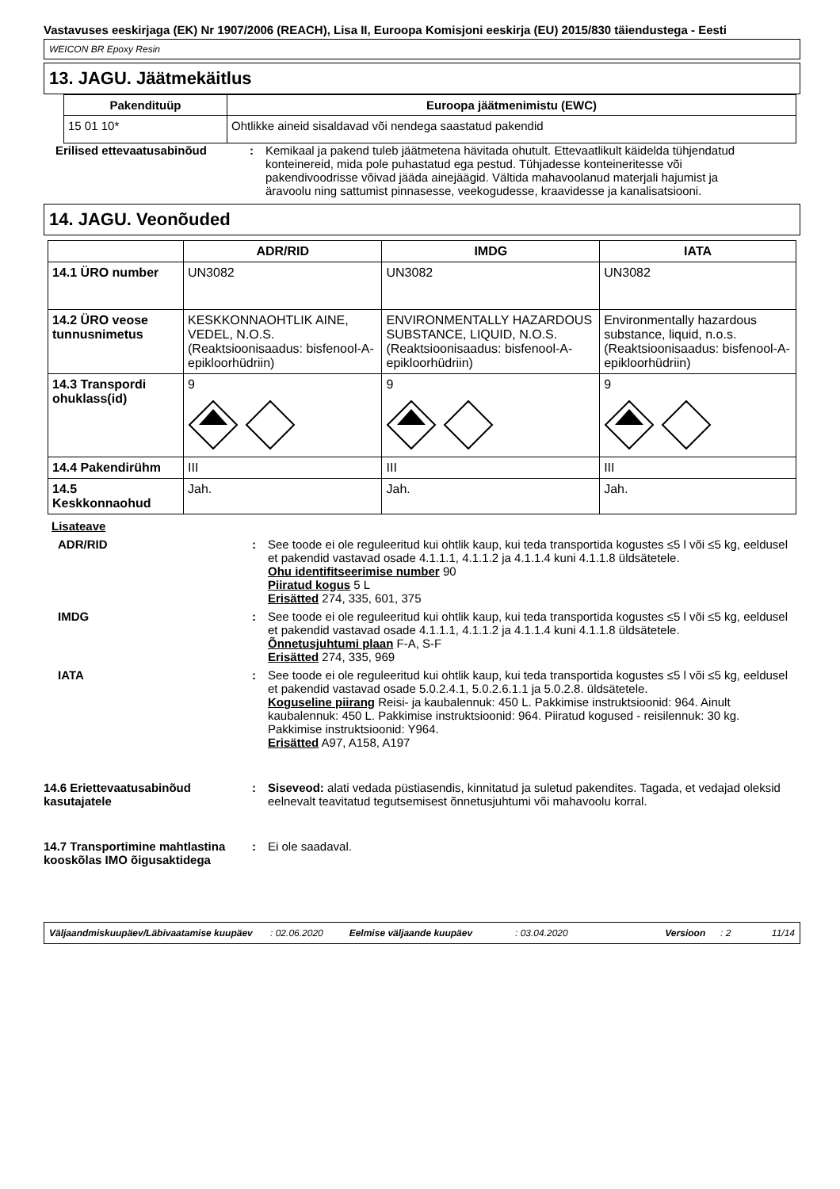Vastavuses eeskirjaga (EK) Nr 1907/2006 (REACH), Lisa II, Euroopa Komisjoni eeskirja (EU) 2015/830 täiendustega - Eesti
WEICON BR Epoxy Resin
13. JAGU. Jäätmekäitlus
| Pakendituüp | Euroopa jäätmenimistu (EWC) |
| --- | --- |
| 15 01 10* | Ohtlikke aineid sisaldavad või nendega saastatud pakendid |
Erilised ettevaatusabinõud : Kemikaal ja pakend tuleb jäätmetena hävitada ohutult. Ettevaatlikult käidelda tühjendatud konteinereid, mida pole puhastatud ega pestud. Tühjadesse konteineritesse või pakendivoodrisse võivad jääda ainejäägid. Vältida mahavoolanud materjali hajumist ja äravoolu ning sattumist pinnasesse, veekogudesse, kraavidesse ja kanalisatsiooni.
14. JAGU. Veonõuded
| | ADR/RID | IMDG | IATA |
| --- | --- | --- | --- |
| 14.1 ÜRO number | UN3082 | UN3082 | UN3082 |
| 14.2 ÜRO veose tunnusnimetus | KESKKONNAOHTLIK AINE, VEDEL, N.O.S. (Reaktsioonisaadus: bisfenool-A-epikloorhüdriin) | ENVIRONMENTALLY HAZARDOUS SUBSTANCE, LIQUID, N.O.S. (Reaktsioonisaadus: bisfenool-A-epikloorhüdriin) | Environmentally hazardous substance, liquid, n.o.s. (Reaktsioonisaadus: bisfenool-A-epikloorhüdriin) |
| 14.3 Transpordi ohuklass(id) | 9 | 9 | 9 |
| 14.4 Pakendirühm | III | III | III |
| 14.5 Keskkonnaohud | Jah. | Jah. | Jah. |
Lisateave
ADR/RID : See toode ei ole reguleeritud kui ohtlik kaup, kui teda transportida kogustes ≤5 l või ≤5 kg, eeldusel et pakendid vastavad osade 4.1.1.1, 4.1.1.2 ja 4.1.1.4 kuni 4.1.1.8 üldsätetele.
Ohu identifitseerimise number 90
Piiratud kogus 5 L
Erisätted 274, 335, 601, 375
IMDG : See toode ei ole reguleeritud kui ohtlik kaup, kui teda transportida kogustes ≤5 l või ≤5 kg, eeldusel et pakendid vastavad osade 4.1.1.1, 4.1.1.2 ja 4.1.1.4 kuni 4.1.1.8 üldsätetele.
Õnnetusjuhtumi plaan F-A, S-F
Erisätted 274, 335, 969
IATA : See toode ei ole reguleeritud kui ohtlik kaup, kui teda transportida kogustes ≤5 l või ≤5 kg, eeldusel et pakendid vastavad osade 5.0.2.4.1, 5.0.2.6.1.1 ja 5.0.2.8. üldsätetele.
Koguseline piirang Reisi- ja kaubalennuk: 450 L. Pakkimise instruktsioonid: 964. Ainult kaubalennuk: 450 L. Pakkimise instruktsioonid: 964. Piiratud kogused - reisilennuk: 30 kg. Pakkimise instruktsioonid: Y964.
Erisätted A97, A158, A197
14.6 Eriettevaatusabinõud kasutajatele
: Siseveod: alati vedada püstiasendis, kinnitatud ja suletud pakendites. Tagada, et vedajad oleksid eelnevalt teavitatud tegutsemisest õnnetusjuhtumi või mahavoolu korral.
14.7 Transportimine mahtlastina kooskõlas IMO õigusaktidega
: Ei ole saadaval.
Väljaandmiskuupäev/Läbivaatamise kuupäev: 02.06.2020 Eelmise väljaande kuupäev: 03.04.2020 Versioon: 2 11/14